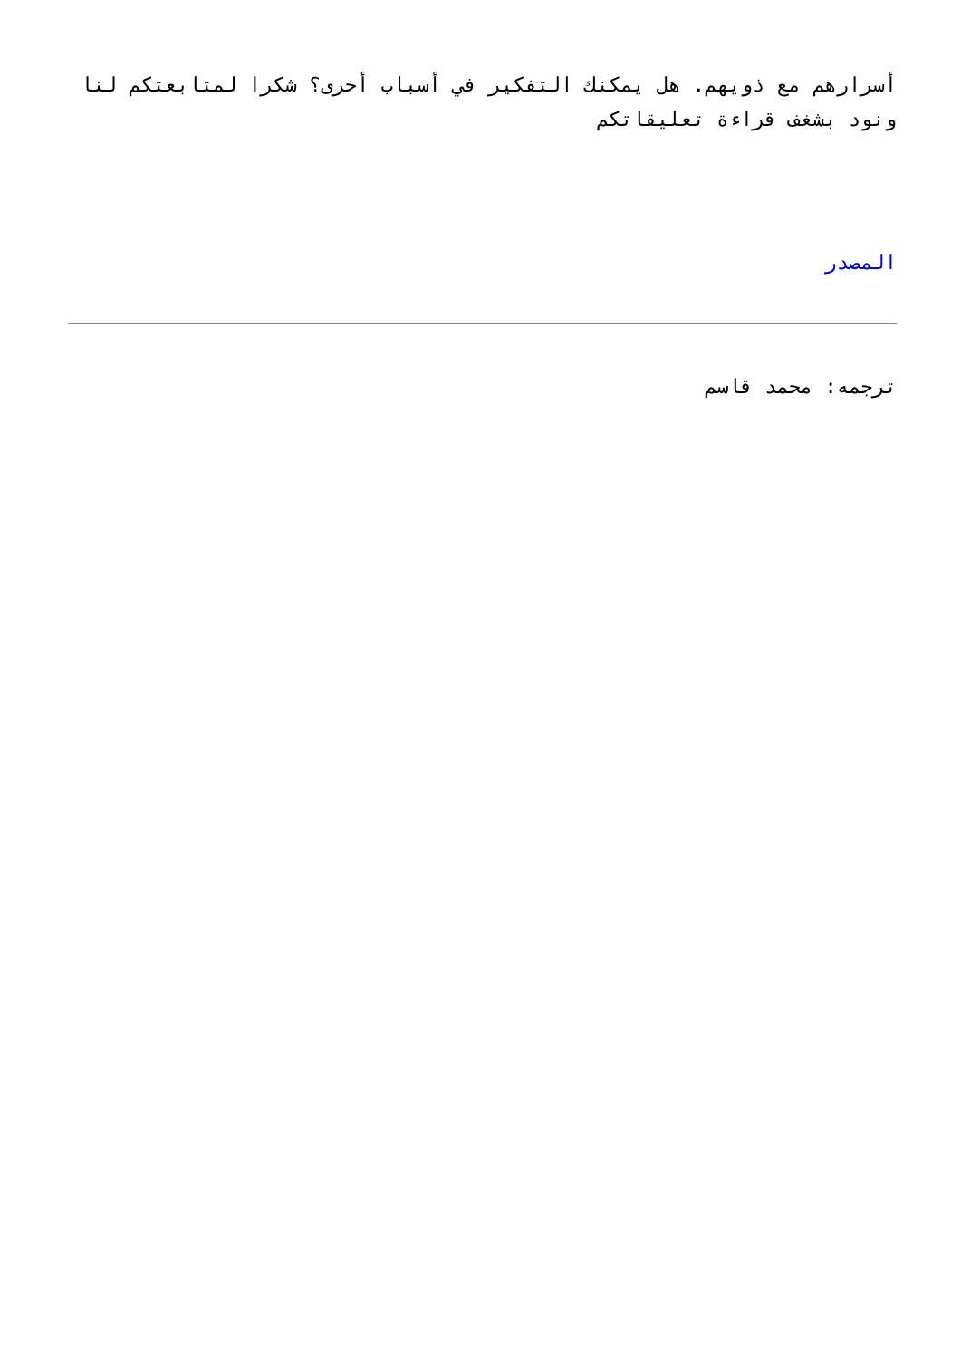أسرارهم مع ذويهم. هل يمكنك التفكير في أسباب أخرى؟ شكرا لمتابعتكم لنا ونود بشغف قراءة تعليقاتكم
المصدر
ترجمه: محمد قاسم